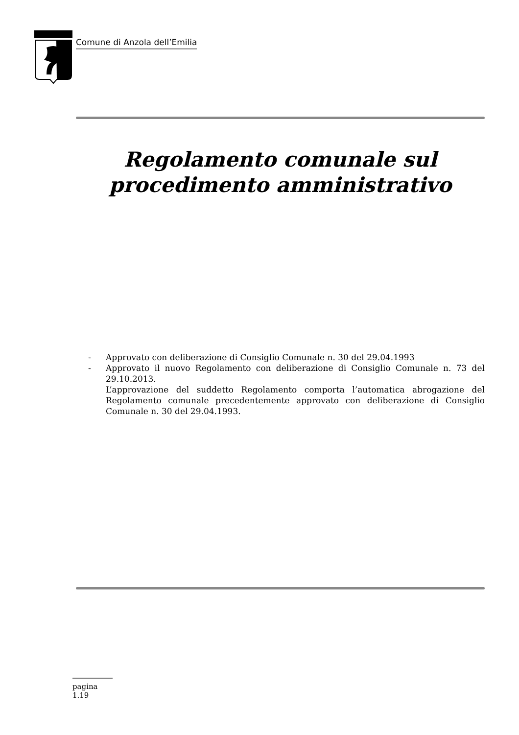Comune di Anzola dell’Emilia
Regolamento comunale sul
procedimento amministrativo
- Approvato con deliberazione di Consiglio Comunale n. 30 del 29.04.1993
- Approvato il nuovo Regolamento con deliberazione di Consiglio Comunale n. 73 del 29.10.2013.
L’approvazione del suddetto Regolamento comporta l’automatica abrogazione del Regolamento comunale precedentemente approvato con deliberazione di Consiglio Comunale n. 30 del 29.04.1993.
pagina 1.19